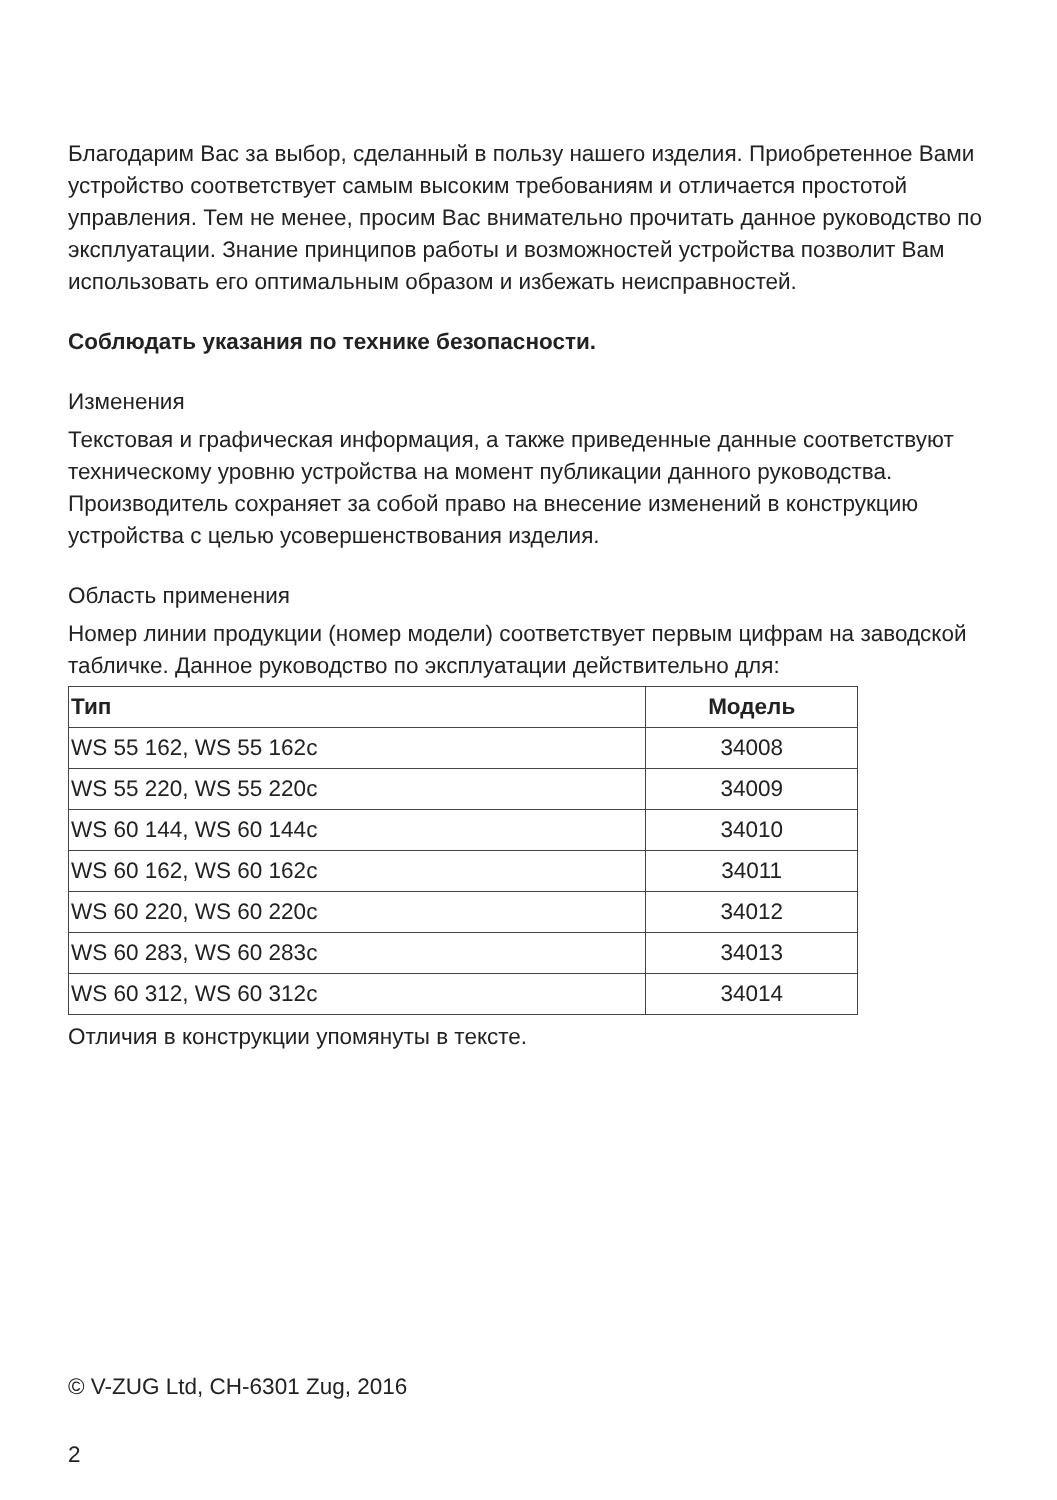Благодарим Вас за выбор, сделанный в пользу нашего изделия. Приобретенное Вами устройство соответствует самым высоким требованиям и отличается простотой управления. Тем не менее, просим Вас внимательно прочитать данное руководство по эксплуатации. Знание принципов работы и возможностей устройства позволит Вам использовать его оптимальным образом и избежать неисправностей.
Соблюдать указания по технике безопасности.
Изменения
Текстовая и графическая информация, а также приведенные данные соответствуют техническому уровню устройства на момент публикации данного руководства. Производитель сохраняет за собой право на внесение изменений в конструкцию устройства с целью усовершенствования изделия.
Область применения
Номер линии продукции (номер модели) соответствует первым цифрам на заводской табличке. Данное руководство по эксплуатации действительно для:
| Тип | Модель |
| --- | --- |
| WS 55 162, WS 55 162c | 34008 |
| WS 55 220, WS 55 220c | 34009 |
| WS 60 144, WS 60 144c | 34010 |
| WS 60 162, WS 60 162c | 34011 |
| WS 60 220, WS 60 220c | 34012 |
| WS 60 283, WS 60 283c | 34013 |
| WS 60 312, WS 60 312c | 34014 |
Отличия в конструкции упомянуты в тексте.
© V-ZUG Ltd, CH-6301 Zug, 2016
2